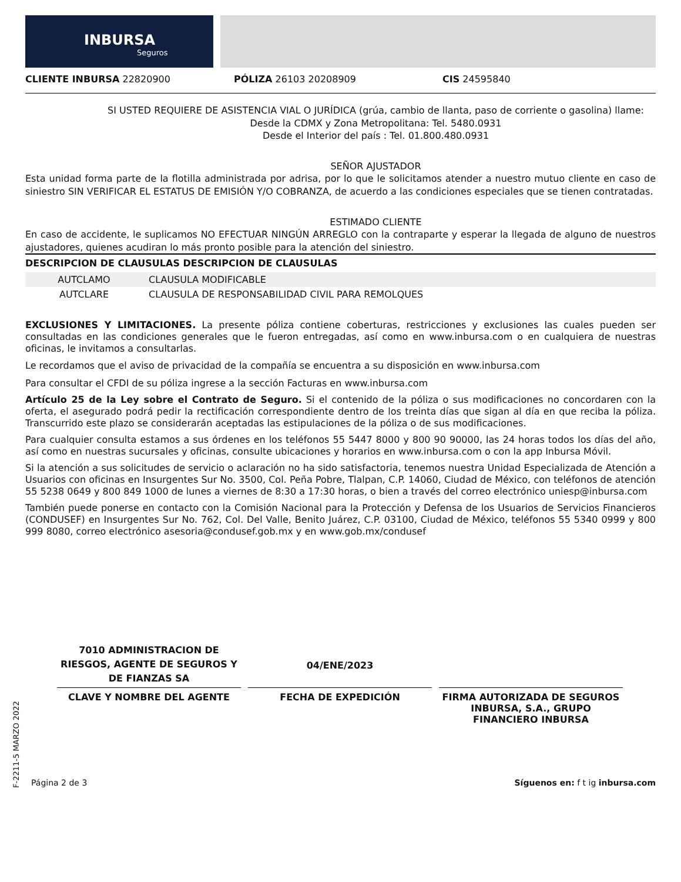INBURSA
Seguros
CLIENTE INBURSA 22820900 PÓLIZA 26103 20208909 CIS 24595840
SI USTED REQUIERE DE ASISTENCIA VIAL O JURÍDICA (grúa, cambio de llanta, paso de corriente o gasolina) llame:
Desde la CDMX y Zona Metropolitana: Tel. 5480.0931
Desde el Interior del país : Tel. 01.800.480.0931
SEÑOR AJUSTADOR
Esta unidad forma parte de la flotilla administrada por adrisa, por lo que le solicitamos atender a nuestro mutuo cliente en caso de siniestro SIN VERIFICAR EL ESTATUS DE EMISIÓN Y/O COBRANZA, de acuerdo a las condiciones especiales que se tienen contratadas.
ESTIMADO CLIENTE
En caso de accidente, le suplicamos NO EFECTUAR NINGÚN ARREGLO con la contraparte y esperar la llegada de alguno de nuestros ajustadores, quienes acudiran lo más pronto posible para la atención del siniestro.
DESCRIPCION DE CLAUSULAS DESCRIPCION DE CLAUSULAS
| AUTCLAMO | CLAUSULA MODIFICABLE |
| AUTCLARE | CLAUSULA DE RESPONSABILIDAD CIVIL PARA REMOLQUES |
EXCLUSIONES Y LIMITACIONES. La presente póliza contiene coberturas, restricciones y exclusiones las cuales pueden ser consultadas en las condiciones generales que le fueron entregadas, así como en www.inbursa.com o en cualquiera de nuestras oficinas, le invitamos a consultarlas.
Le recordamos que el aviso de privacidad de la compañía se encuentra a su disposición en www.inbursa.com
Para consultar el CFDI de su póliza ingrese a la sección Facturas en www.inbursa.com
Artículo 25 de la Ley sobre el Contrato de Seguro. Si el contenido de la póliza o sus modificaciones no concordaren con la oferta, el asegurado podrá pedir la rectificación correspondiente dentro de los treinta días que sigan al día en que reciba la póliza. Transcurrido este plazo se considerarán aceptadas las estipulaciones de la póliza o de sus modificaciones.
Para cualquier consulta estamos a sus órdenes en los teléfonos 55 5447 8000 y 800 90 90000, las 24 horas todos los días del año, así como en nuestras sucursales y oficinas, consulte ubicaciones y horarios en www.inbursa.com o con la app Inbursa Móvil.
Si la atención a sus solicitudes de servicio o aclaración no ha sido satisfactoria, tenemos nuestra Unidad Especializada de Atención a Usuarios con oficinas en Insurgentes Sur No. 3500, Col. Peña Pobre, Tlalpan, C.P. 14060, Ciudad de México, con teléfonos de atención 55 5238 0649 y 800 849 1000 de lunes a viernes de 8:30 a 17:30 horas, o bien a través del correo electrónico uniesp@inbursa.com
También puede ponerse en contacto con la Comisión Nacional para la Protección y Defensa de los Usuarios de Servicios Financieros (CONDUSEF) en Insurgentes Sur No. 762, Col. Del Valle, Benito Juárez, C.P. 03100, Ciudad de México, teléfonos 55 5340 0999 y 800 999 8080, correo electrónico asesoria@condusef.gob.mx y en www.gob.mx/condusef
7010 ADMINISTRACION DE RIESGOS, AGENTE DE SEGUROS Y DE FIANZAS SA
CLAVE Y NOMBRE DEL AGENTE
04/ENE/2023
FECHA DE EXPEDICIÓN
FIRMA AUTORIZADA DE SEGUROS INBURSA, S.A., GRUPO FINANCIERO INBURSA
Página 2 de 3 Síguenos en: f t ig inbursa.com
F-2211-5 MARZO 2022